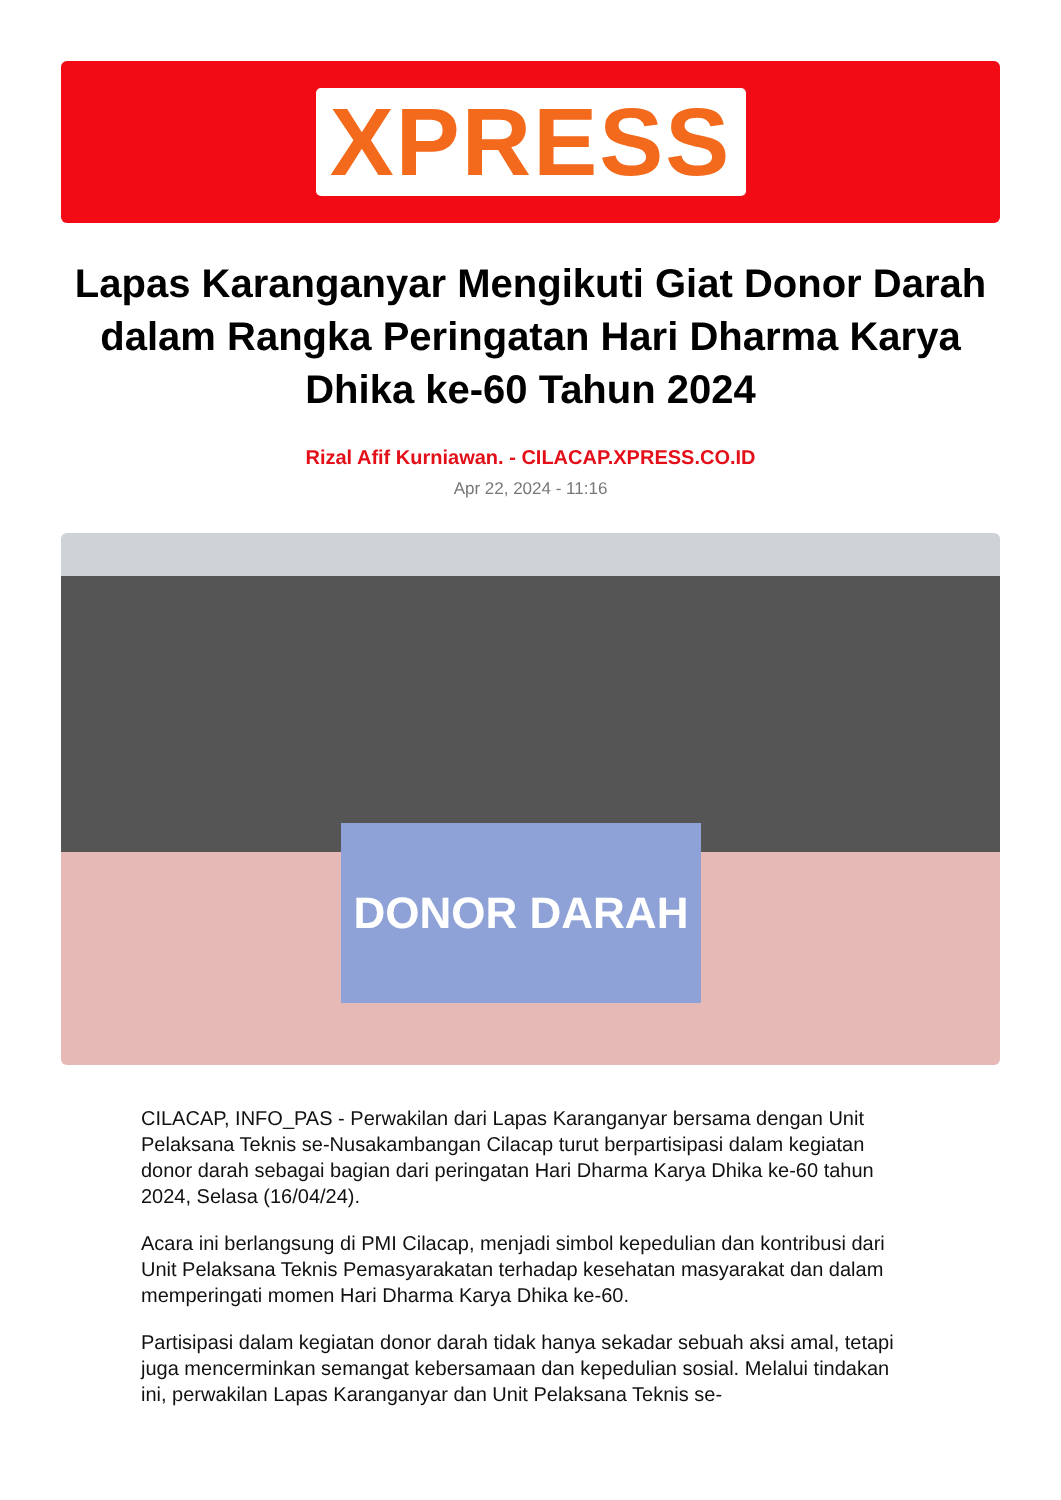XPRESS
Lapas Karanganyar Mengikuti Giat Donor Darah dalam Rangka Peringatan Hari Dharma Karya Dhika ke-60 Tahun 2024
Rizal Afif Kurniawan. - CILACAP.XPRESS.CO.ID
Apr 22, 2024 - 11:16
DONOR DARAH
CILACAP, INFO_PAS - Perwakilan dari Lapas Karanganyar bersama dengan Unit Pelaksana Teknis se-Nusakambangan Cilacap turut berpartisipasi dalam kegiatan donor darah sebagai bagian dari peringatan Hari Dharma Karya Dhika ke-60 tahun 2024, Selasa (16/04/24).
Acara ini berlangsung di PMI Cilacap, menjadi simbol kepedulian dan kontribusi dari Unit Pelaksana Teknis Pemasyarakatan terhadap kesehatan masyarakat dan dalam memperingati momen Hari Dharma Karya Dhika ke-60.
Partisipasi dalam kegiatan donor darah tidak hanya sekadar sebuah aksi amal, tetapi juga mencerminkan semangat kebersamaan dan kepedulian sosial. Melalui tindakan ini, perwakilan Lapas Karanganyar dan Unit Pelaksana Teknis se-